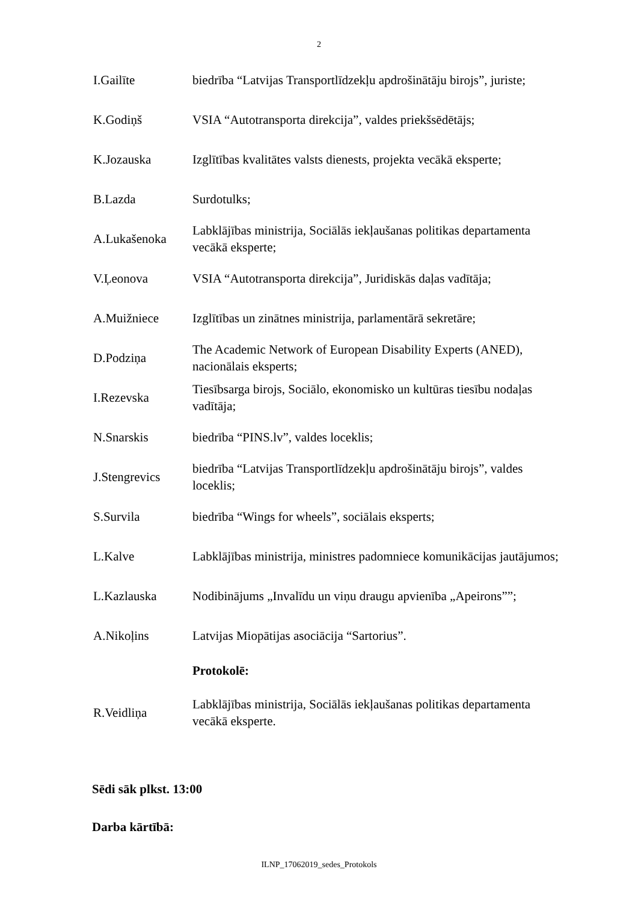2
| I.Gailīte | biedrība “Latvijas Transportlīdzekļu apdrošinātāju birojs”, juriste; |
| K.Godiņš | VSIA “Autotransporta direkcija”, valdes priekšsēdētājs; |
| K.Jozauska | Izglītības kvalitātes valsts dienests, projekta vecākā eksperte; |
| B.Lazda | Surdotulks; |
| A.Lukašenoka | Labklājības ministrija, Sociālās iekļaušanas politikas departamenta vecākā eksperte; |
| V.Ļeonova | VSIA “Autotransporta direkcija”, Juridiskās daļas vadītāja; |
| A.Muižniece | Izglītības un zinātnes ministrija, parlamentārā sekretāre; |
| D.Podziņa | The Academic Network of European Disability Experts (ANED), nacionālais eksperts; |
| I.Rezevska | Tiesībsarga birojs, Sociālo, ekonomisko un kultūras tiesību nodaļas vadītāja; |
| N.Snarskis | biedrība “PINS.lv”, valdes loceklis; |
| J.Stengrevics | biedrība “Latvijas Transportlīdzekļu apdrošinātāju birojs”, valdes loceklis; |
| S.Survila | biedrība “Wings for wheels”, sociālais eksperts; |
| L.Kalve | Labklājības ministrija, ministres padomniece komunikācijas jautājumos; |
| L.Kazlauska | Nodibinājums „Invalīdu un viņu draugu apvienība „Apeirons””; |
| A.Nikoļins | Latvijas Miopātijas asociācija “Sartorius”. |
| | Protokolē: |
| R.Veidliņa | Labklājības ministrija, Sociālās iekļaušanas politikas departamenta vecākā eksperte. |
Sēdi sāk plkst. 13:00
Darba kārtībā:
ILNP_17062019_sedes_Protokols